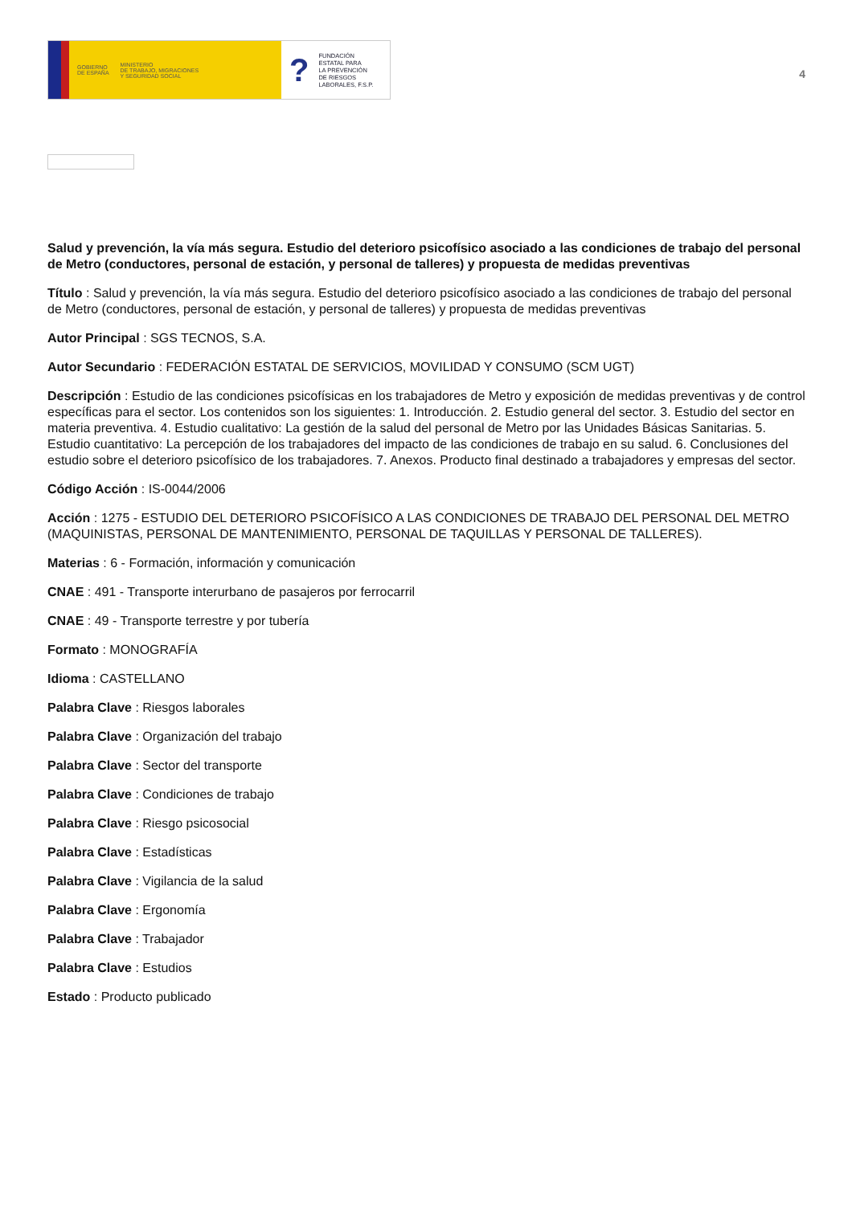GOBIERNO
DE ESPAÑA MINISTERIO
DE TRABAJO, MIGRACIONES
Y SEGURIDAD SOCIAL
? FUNDACIÓN
ESTATAL PARA
LA PREVENCIÓN
DE RIESGOS
LABORALES, F.S.P.
4
Salud y prevención, la vía más segura. Estudio del deterioro psicofísico asociado a las condiciones de trabajo del personal de Metro (conductores, personal de estación, y personal de talleres) y propuesta de medidas preventivas
Título : Salud y prevención, la vía más segura. Estudio del deterioro psicofísico asociado a las condiciones de trabajo del personal de Metro (conductores, personal de estación, y personal de talleres) y propuesta de medidas preventivas
Autor Principal : SGS TECNOS, S.A.
Autor Secundario : FEDERACIÓN ESTATAL DE SERVICIOS, MOVILIDAD Y CONSUMO (SCM UGT)
Descripción : Estudio de las condiciones psicofísicas en los trabajadores de Metro y exposición de medidas preventivas y de control específicas para el sector. Los contenidos son los siguientes: 1. Introducción. 2. Estudio general del sector. 3. Estudio del sector en materia preventiva. 4. Estudio cualitativo: La gestión de la salud del personal de Metro por las Unidades Básicas Sanitarias. 5. Estudio cuantitativo: La percepción de los trabajadores del impacto de las condiciones de trabajo en su salud. 6. Conclusiones del estudio sobre el deterioro psicofísico de los trabajadores. 7. Anexos. Producto final destinado a trabajadores y empresas del sector.
Código Acción : IS-0044/2006
Acción : 1275 - ESTUDIO DEL DETERIORO PSICOFÍSICO A LAS CONDICIONES DE TRABAJO DEL PERSONAL DEL METRO (MAQUINISTAS, PERSONAL DE MANTENIMIENTO, PERSONAL DE TAQUILLAS Y PERSONAL DE TALLERES).
Materias : 6 - Formación, información y comunicación
CNAE : 491 - Transporte interurbano de pasajeros por ferrocarril
CNAE : 49 - Transporte terrestre y por tubería
Formato : MONOGRAFÍA
Idioma : CASTELLANO
Palabra Clave : Riesgos laborales
Palabra Clave : Organización del trabajo
Palabra Clave : Sector del transporte
Palabra Clave : Condiciones de trabajo
Palabra Clave : Riesgo psicosocial
Palabra Clave : Estadísticas
Palabra Clave : Vigilancia de la salud
Palabra Clave : Ergonomía
Palabra Clave : Trabajador
Palabra Clave : Estudios
Estado : Producto publicado